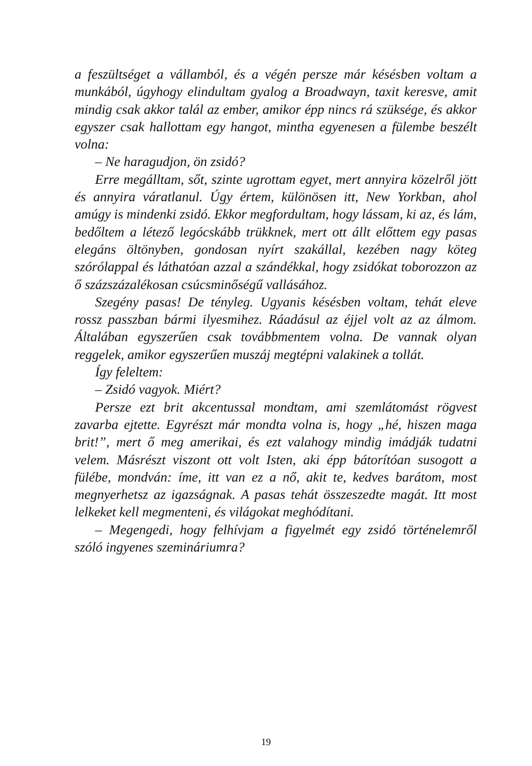a feszültséget a vállamból, és a végén persze már késésben voltam a munkából, úgyhogy elindultam gyalog a Broadwayn, taxit keresve, amit mindig csak akkor talál az ember, amikor épp nincs rá szüksége, és akkor egyszer csak hallottam egy hangot, mintha egyenesen a fülembe beszélt volna:
– Ne haragudjon, ön zsidó?
Erre megálltam, sőt, szinte ugrottam egyet, mert annyira közelről jött és annyira váratlanul. Úgy értem, különösen itt, New Yorkban, ahol amúgy is mindenki zsidó. Ekkor megfordultam, hogy lássam, ki az, és lám, bedőltem a létező legócskább trükknek, mert ott állt előttem egy pasas elegáns öltönyben, gondosan nyírt szakállal, kezében nagy köteg szórólappal és láthatóan azzal a szándékkal, hogy zsidókat toborozzon az ő százszázalékosan csúcsminőségű vallásához.
Szegény pasas! De tényleg. Ugyanis késésben voltam, tehát eleve rossz passzban bármi ilyesmihez. Ráadásul az éjjel volt az az álmom. Általában egyszerűen csak továbbmentem volna. De vannak olyan reggelek, amikor egyszerűen muszáj megtépni valakinek a tollát.
Így feleltem:
– Zsidó vagyok. Miért?
Persze ezt brit akcentussal mondtam, ami szemlátomást rögvest zavarba ejtette. Egyrészt már mondta volna is, hogy „hé, hiszen maga brit!”, mert ő meg amerikai, és ezt valahogy mindig imádják tudatni velem. Másrészt viszont ott volt Isten, aki épp bátorítóan susogott a fülébe, mondván: íme, itt van ez a nő, akit te, kedves barátom, most megnyerhetsz az igazságnak. A pasas tehát összeszedte magát. Itt most lelkeket kell megmenteni, és világokat meghódítani.
– Megengedi, hogy felhívjam a figyelmét egy zsidó történelemről szóló ingyenes szemináriumra?
19